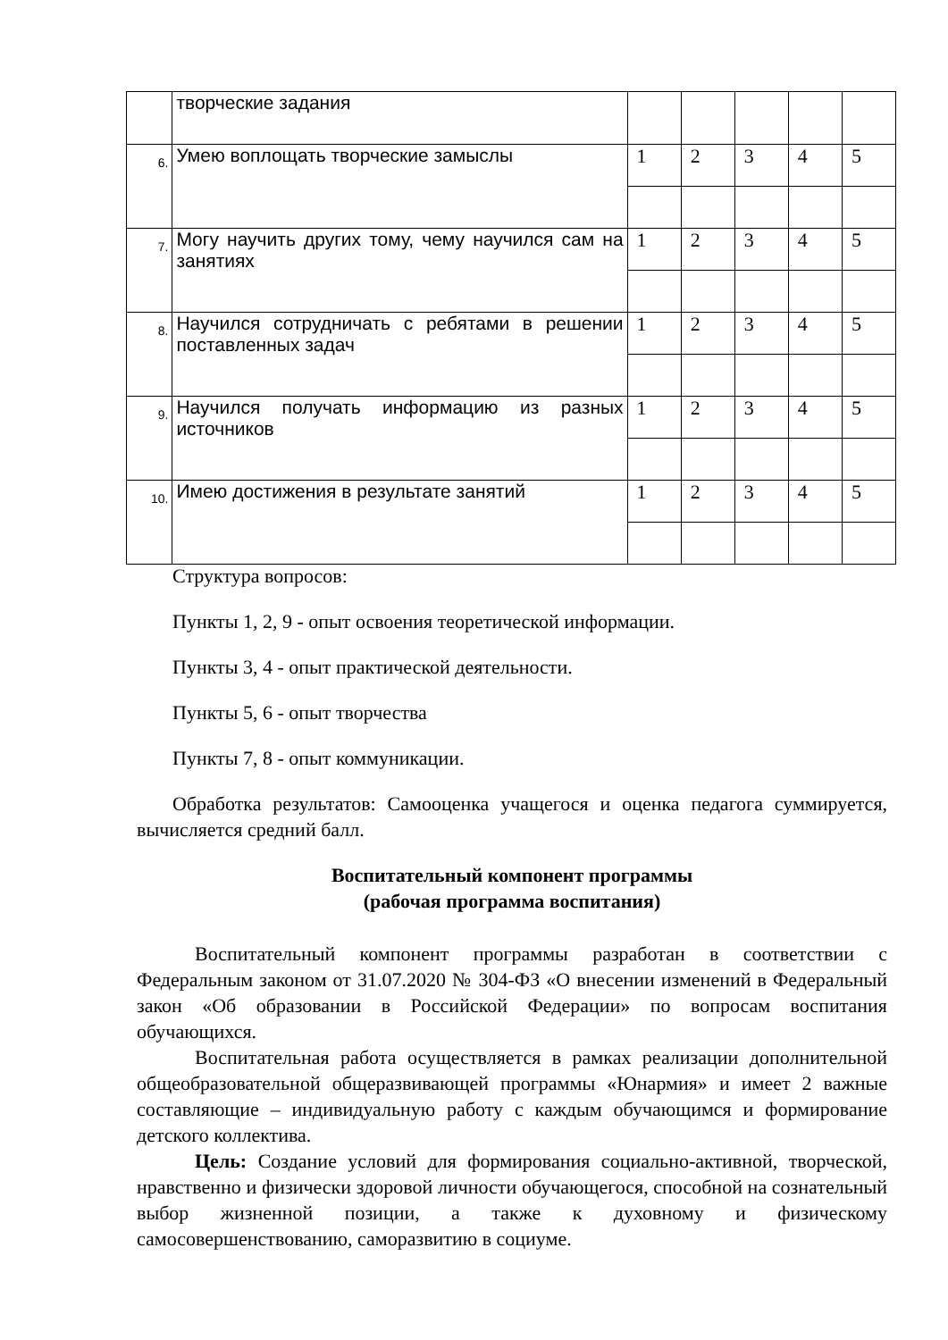| | творческие задания | | | | | |
| 6. | Умею воплощать творческие замыслы | 1 | 2 | 3 | 4 | 5 |
| 7. | Могу научить других тому, чему научился сам на занятиях | 1 | 2 | 3 | 4 | 5 |
| 8. | Научился сотрудничать с ребятами в решении поставленных задач | 1 | 2 | 3 | 4 | 5 |
| 9. | Научился получать информацию из разных источников | 1 | 2 | 3 | 4 | 5 |
| 10. | Имею достижения в результате занятий | 1 | 2 | 3 | 4 | 5 |
Структура вопросов:
Пункты 1, 2, 9 - опыт освоения теоретической информации.
Пункты 3, 4 - опыт практической деятельности.
Пункты 5, 6 - опыт творчества
Пункты 7, 8 - опыт коммуникации.
Обработка результатов: Самооценка учащегося и оценка педагога суммируется, вычисляется средний балл.
Воспитательный компонент программы
(рабочая программа воспитания)
Воспитательный компонент программы разработан в соответствии с Федеральным законом от 31.07.2020 № 304-ФЗ «О внесении изменений в Федеральный закон «Об образовании в Российской Федерации» по вопросам воспитания обучающихся.
Воспитательная работа осуществляется в рамках реализации дополнительной общеобразовательной общеразвивающей программы «Юнармия» и имеет 2 важные составляющие – индивидуальную работу с каждым обучающимся и формирование детского коллектива.
Цель: Создание условий для формирования социально-активной, творческой, нравственно и физически здоровой личности обучающегося, способной на сознательный выбор жизненной позиции, а также к духовному и физическому самосовершенствованию, саморазвитию в социуме.